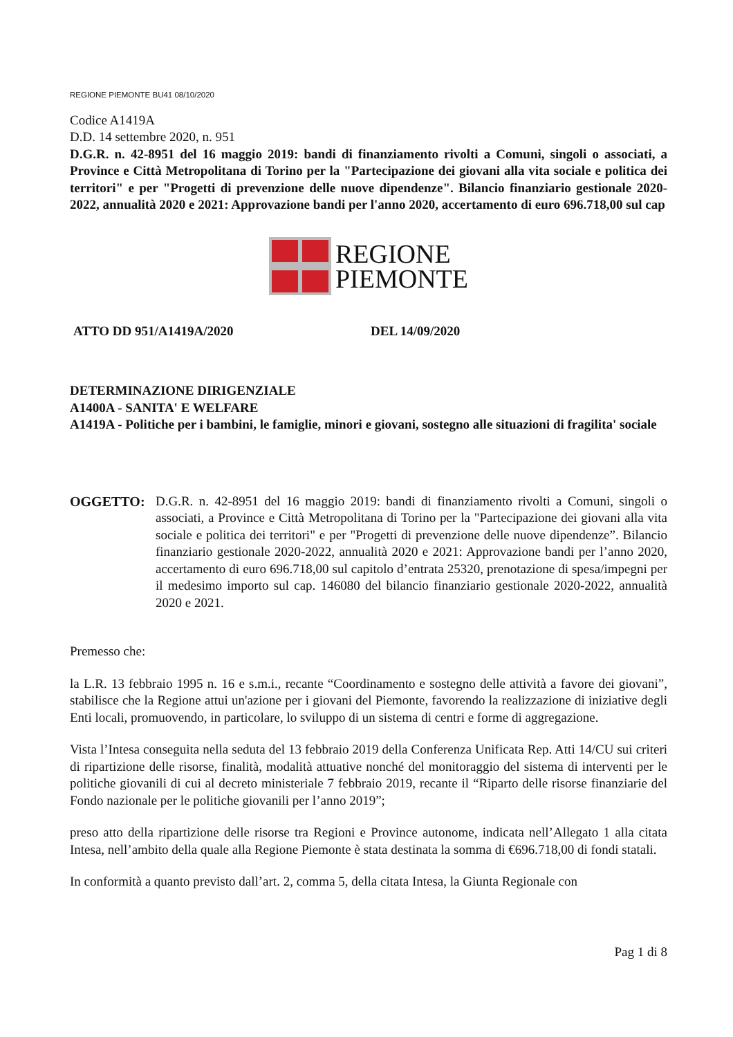REGIONE PIEMONTE BU41 08/10/2020
Codice A1419A
D.D. 14 settembre 2020, n. 951
D.G.R. n. 42-8951 del 16 maggio 2019: bandi di finanziamento rivolti a Comuni, singoli o associati, a Province e Città Metropolitana di Torino per la "Partecipazione dei giovani alla vita sociale e politica dei territori" e per "Progetti di prevenzione delle nuove dipendenze". Bilancio finanziario gestionale 2020-2022, annualità 2020 e 2021: Approvazione bandi per l'anno 2020, accertamento di euro 696.718,00 sul cap
REGIONE
PIEMONTE
ATTO DD 951/A1419A/2020 DEL 14/09/2020
DETERMINAZIONE DIRIGENZIALE
A1400A - SANITA' E WELFARE
A1419A - Politiche per i bambini, le famiglie, minori e giovani, sostegno alle situazioni di fragilita' sociale
OGGETTO: D.G.R. n. 42-8951 del 16 maggio 2019: bandi di finanziamento rivolti a Comuni, singoli o associati, a Province e Città Metropolitana di Torino per la "Partecipazione dei giovani alla vita sociale e politica dei territori" e per "Progetti di prevenzione delle nuove dipendenze”. Bilancio finanziario gestionale 2020-2022, annualità 2020 e 2021: Approvazione bandi per l’anno 2020, accertamento di euro 696.718,00 sul capitolo d’entrata 25320, prenotazione di spesa/impegni per il medesimo importo sul cap. 146080 del bilancio finanziario gestionale 2020-2022, annualità 2020 e 2021.
Premesso che:
la L.R. 13 febbraio 1995 n. 16 e s.m.i., recante “Coordinamento e sostegno delle attività a favore dei giovani”, stabilisce che la Regione attui un'azione per i giovani del Piemonte, favorendo la realizzazione di iniziative degli Enti locali, promuovendo, in particolare, lo sviluppo di un sistema di centri e forme di aggregazione.
Vista l’Intesa conseguita nella seduta del 13 febbraio 2019 della Conferenza Unificata Rep. Atti 14/CU sui criteri di ripartizione delle risorse, finalità, modalità attuative nonché del monitoraggio del sistema di interventi per le politiche giovanili di cui al decreto ministeriale 7 febbraio 2019, recante il “Riparto delle risorse finanziarie del Fondo nazionale per le politiche giovanili per l’anno 2019”;
preso atto della ripartizione delle risorse tra Regioni e Province autonome, indicata nell’Allegato 1 alla citata Intesa, nell’ambito della quale alla Regione Piemonte è stata destinata la somma di €696.718,00 di fondi statali.
In conformità a quanto previsto dall’art. 2, comma 5, della citata Intesa, la Giunta Regionale con
Pag 1 di 8